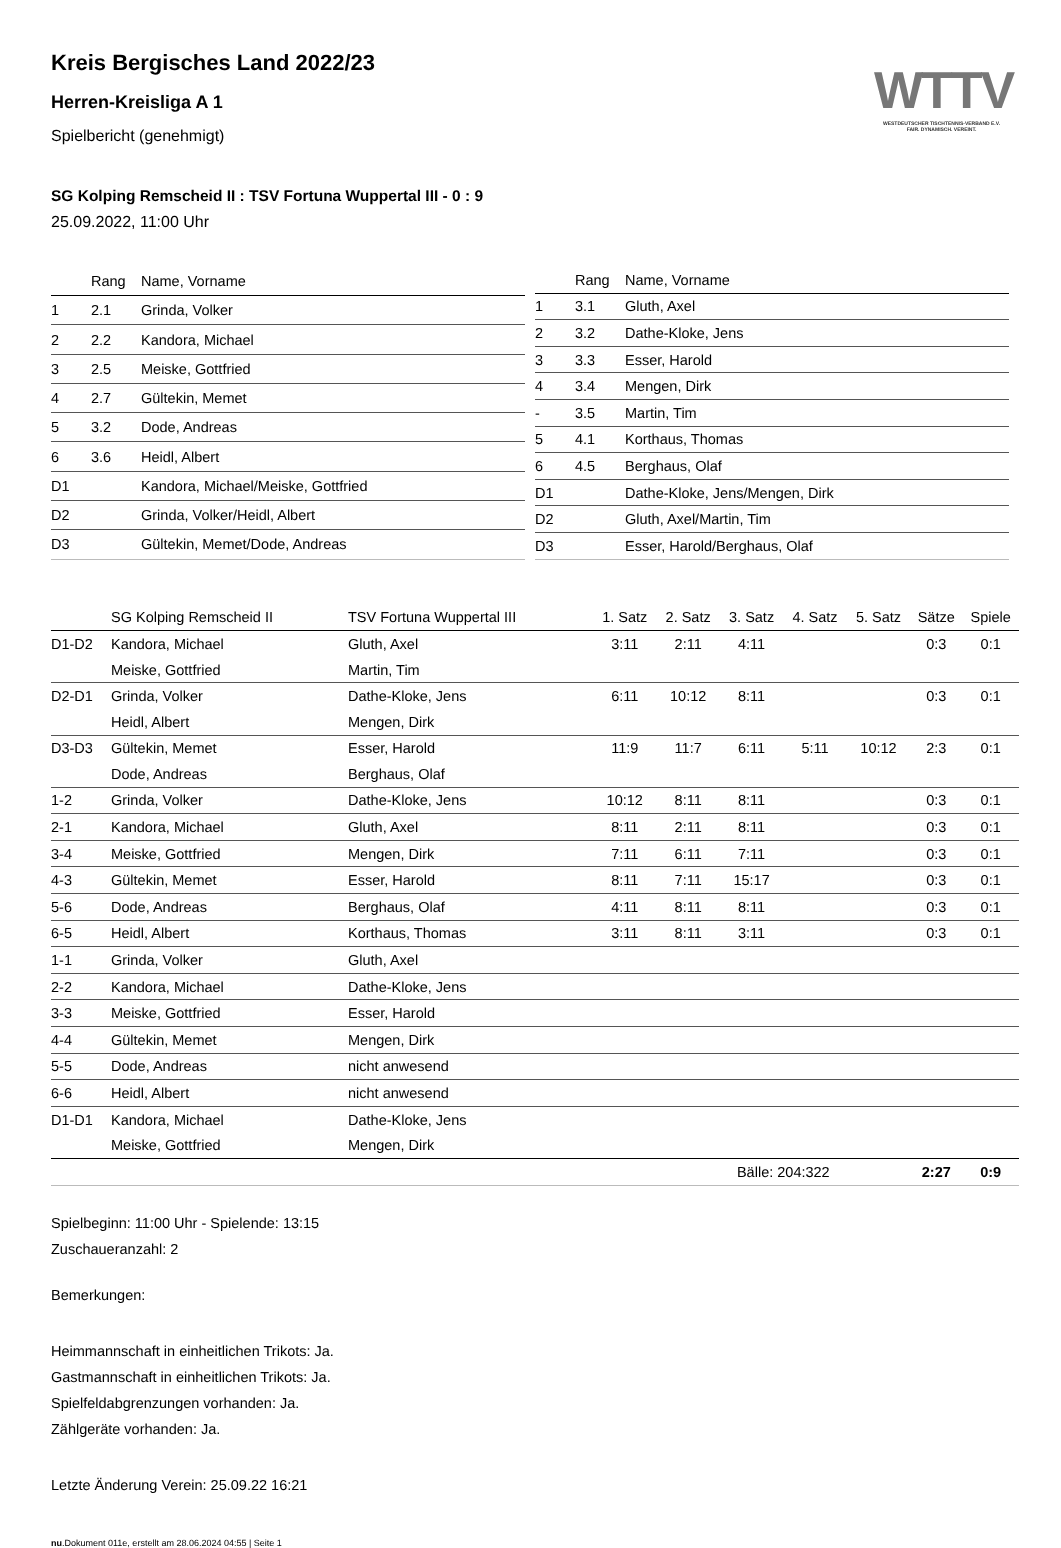WTTV
WESTDEUTSCHER TISCHTENNIS-VERBAND E.V.
FAIR. DYNAMISCH. VEREINT.
Kreis Bergisches Land 2022/23
Herren-Kreisliga A 1
Spielbericht (genehmigt)
SG Kolping Remscheid II : TSV Fortuna Wuppertal III - 0 : 9
25.09.2022, 11:00 Uhr
| | Rang | Name, Vorname |
| --- | --- | --- |
| 1 | 2.1 | Grinda, Volker |
| 2 | 2.2 | Kandora, Michael |
| 3 | 2.5 | Meiske, Gottfried |
| 4 | 2.7 | Gültekin, Memet |
| 5 | 3.2 | Dode, Andreas |
| 6 | 3.6 | Heidl, Albert |
| D1 | | Kandora, Michael/Meiske, Gottfried |
| D2 | | Grinda, Volker/Heidl, Albert |
| D3 | | Gültekin, Memet/Dode, Andreas |
| | Rang | Name, Vorname |
| --- | --- | --- |
| 1 | 3.1 | Gluth, Axel |
| 2 | 3.2 | Dathe-Kloke, Jens |
| 3 | 3.3 | Esser, Harold |
| 4 | 3.4 | Mengen, Dirk |
| - | 3.5 | Martin, Tim |
| 5 | 4.1 | Korthaus, Thomas |
| 6 | 4.5 | Berghaus, Olaf |
| D1 | | Dathe-Kloke, Jens/Mengen, Dirk |
| D2 | | Gluth, Axel/Martin, Tim |
| D3 | | Esser, Harold/Berghaus, Olaf |
| | SG Kolping Remscheid II | TSV Fortuna Wuppertal III | 1. Satz | 2. Satz | 3. Satz | 4. Satz | 5. Satz | Sätze | Spiele |
| --- | --- | --- | --- | --- | --- | --- | --- | --- | --- |
| D1-D2 | Kandora, Michael | Gluth, Axel | 3:11 | 2:11 | 4:11 | | | 0:3 | 0:1 |
| | Meiske, Gottfried | Martin, Tim | | | | | | | |
| D2-D1 | Grinda, Volker | Dathe-Kloke, Jens | 6:11 | 10:12 | 8:11 | | | 0:3 | 0:1 |
| | Heidl, Albert | Mengen, Dirk | | | | | | | |
| D3-D3 | Gültekin, Memet | Esser, Harold | 11:9 | 11:7 | 6:11 | 5:11 | 10:12 | 2:3 | 0:1 |
| | Dode, Andreas | Berghaus, Olaf | | | | | | | |
| 1-2 | Grinda, Volker | Dathe-Kloke, Jens | 10:12 | 8:11 | 8:11 | | | 0:3 | 0:1 |
| 2-1 | Kandora, Michael | Gluth, Axel | 8:11 | 2:11 | 8:11 | | | 0:3 | 0:1 |
| 3-4 | Meiske, Gottfried | Mengen, Dirk | 7:11 | 6:11 | 7:11 | | | 0:3 | 0:1 |
| 4-3 | Gültekin, Memet | Esser, Harold | 8:11 | 7:11 | 15:17 | | | 0:3 | 0:1 |
| 5-6 | Dode, Andreas | Berghaus, Olaf | 4:11 | 8:11 | 8:11 | | | 0:3 | 0:1 |
| 6-5 | Heidl, Albert | Korthaus, Thomas | 3:11 | 8:11 | 3:11 | | | 0:3 | 0:1 |
| 1-1 | Grinda, Volker | Gluth, Axel | | | | | | | |
| 2-2 | Kandora, Michael | Dathe-Kloke, Jens | | | | | | | |
| 3-3 | Meiske, Gottfried | Esser, Harold | | | | | | | |
| 4-4 | Gültekin, Memet | Mengen, Dirk | | | | | | | |
| 5-5 | Dode, Andreas | nicht anwesend | | | | | | | |
| 6-6 | Heidl, Albert | nicht anwesend | | | | | | | |
| D1-D1 | Kandora, Michael | Dathe-Kloke, Jens | | | | | | | |
| | Meiske, Gottfried | Mengen, Dirk | | | | | | | |
| | | | | Bälle: 204:322 | | | | 2:27 | 0:9 |
Spielbeginn: 11:00 Uhr - Spielende: 13:15
Zuschaueranzahl: 2
Bemerkungen:
Heimmannschaft in einheitlichen Trikots: Ja.
Gastmannschaft in einheitlichen Trikots: Ja.
Spielfeldabgrenzungen vorhanden: Ja.
Zählgeräte vorhanden: Ja.
Letzte Änderung Verein: 25.09.22 16:21
nu.Dokument 011e, erstellt am 28.06.2024 04:55 | Seite 1